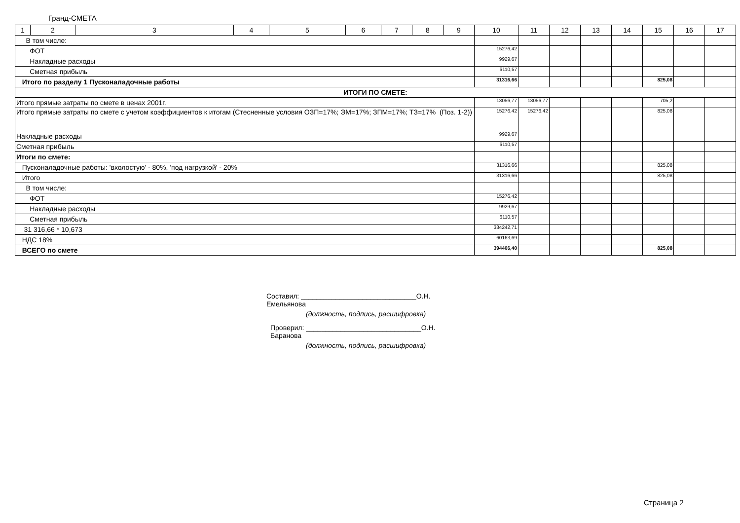Гранд-СМЕТА
| 1 | 2 | 3 | 4 | 5 | 6 | 7 | 8 | 9 | 10 | 11 | 12 | 13 | 14 | 15 | 16 | 17 |
| В том числе: | | | | | | | | | | | | | | | | |
| ФОТ | | | | | | | | | 15276,42 | | | | | | | |
| Накладные расходы | | | | | | | | | 9929,67 | | | | | | | |
| Сметная прибыль | | | | | | | | | 6110,57 | | | | | | | |
| Итого по разделу 1 Пусконаладочные работы | | | | | | | | | 31316,66 | | | | | 825,08 | | |
| ИТОГИ ПО СМЕТЕ: | | | | | | | | | | | | | | | | |
| Итого прямые затраты по смете в ценах 2001г. | | | | | | | | | 13056,77 | 13056,77 | | | | 705,2 | | |
| Итого прямые затраты по смете с учетом коэффициентов к итогам (Стесненные условия ОЗП=17%; ЭМ=17%; ЗПМ=17%; ТЗ=17% (Поз. 1-2)) | | | | | | | | | 15276,42 | 15276,42 | | | | 825,08 | | |
| Накладные расходы | | | | | | | | | 9929,67 | | | | | | | |
| Сметная прибыль | | | | | | | | | 6110,57 | | | | | | | |
| Итоги по смете: | | | | | | | | | | | | | | | | |
| Пусконаладочные работы: 'вхолостую' - 80%, 'под нагрузкой' - 20% | | | | | | | | | 31316,66 | | | | | 825,08 | | |
| Итого | | | | | | | | | 31316,66 | | | | | 825,08 | | |
| В том числе: | | | | | | | | | | | | | | | | |
| ФОТ | | | | | | | | | 15276,42 | | | | | | | |
| Накладные расходы | | | | | | | | | 9929,67 | | | | | | | |
| Сметная прибыль | | | | | | | | | 6110,57 | | | | | | | |
| 31 316,66 * 10,673 | | | | | | | | | 334242,71 | | | | | | | |
| НДС 18% | | | | | | | | | 60163,69 | | | | | | | |
| ВСЕГО по смете | | | | | | | | | 394406,40 | | | | | 825,08 | | |
Составил: ______________________________О.Н. Емельянова
(должность, подпись, расшифровка)
Проверил: ______________________________О.Н. Баранова
(должность, подпись, расшифровка)
Страница 2